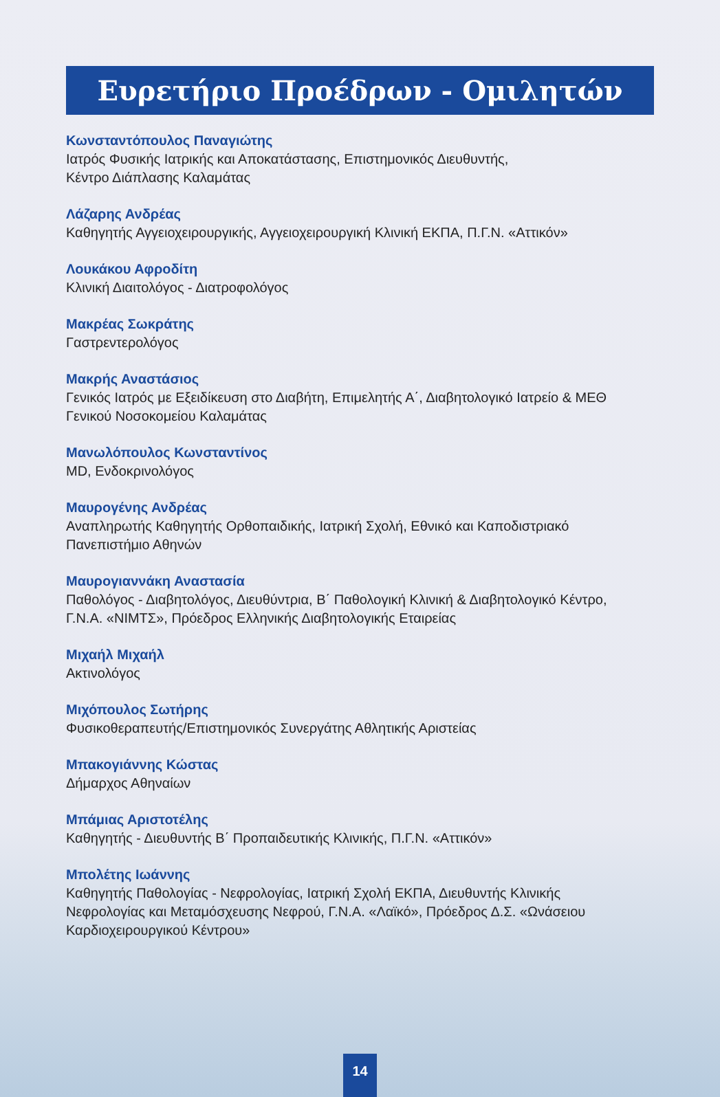Ευρετήριο Προέδρων - Ομιλητών
Κωνσταντόπουλος Παναγιώτης
Ιατρός Φυσικής Ιατρικής και Αποκατάστασης, Επιστημονικός Διευθυντής,
Κέντρο Διάπλασης Καλαμάτας
Λάζαρης Ανδρέας
Καθηγητής Αγγειοχειρουργικής, Αγγειοχειρουργική Κλινική ΕΚΠΑ, Π.Γ.Ν. «Αττικόν»
Λουκάκου Αφροδίτη
Κλινική Διαιτολόγος - Διατροφολόγος
Μακρέας Σωκράτης
Γαστρεντερολόγος
Μακρής Αναστάσιος
Γενικός Ιατρός με Εξειδίκευση στο Διαβήτη, Επιμελητής Α΄, Διαβητολογικό Ιατρείο & ΜΕΘ
Γενικού Νοσοκομείου Καλαμάτας
Μανωλόπουλος Κωνσταντίνος
MD, Ενδοκρινολόγος
Μαυρογένης Ανδρέας
Αναπληρωτής Καθηγητής Ορθοπαιδικής, Ιατρική Σχολή, Εθνικό και Καποδιστριακό
Πανεπιστήμιο Αθηνών
Μαυρογιαννάκη Αναστασία
Παθολόγος - Διαβητολόγος, Διευθύντρια, Β΄ Παθολογική Κλινική & Διαβητολογικό Κέντρο,
Γ.Ν.Α. «ΝΙΜΤΣ», Πρόεδρος Ελληνικής Διαβητολογικής Εταιρείας
Μιχαήλ Μιχαήλ
Ακτινολόγος
Μιχόπουλος Σωτήρης
Φυσικοθεραπευτής/Επιστημονικός Συνεργάτης Αθλητικής Αριστείας
Μπακογιάννης Κώστας
Δήμαρχος Αθηναίων
Μπάμιας Αριστοτέλης
Καθηγητής - Διευθυντής Β΄ Προπαιδευτικής Κλινικής, Π.Γ.Ν. «Αττικόν»
Μπολέτης Ιωάννης
Καθηγητής Παθολογίας - Νεφρολογίας, Ιατρική Σχολή ΕΚΠΑ, Διευθυντής Κλινικής
Νεφρολογίας και Μεταμόσχευσης Νεφρού, Γ.Ν.Α. «Λαϊκό», Πρόεδρος Δ.Σ. «Ωνάσειου
Καρδιοχειρουργικού Κέντρου»
14